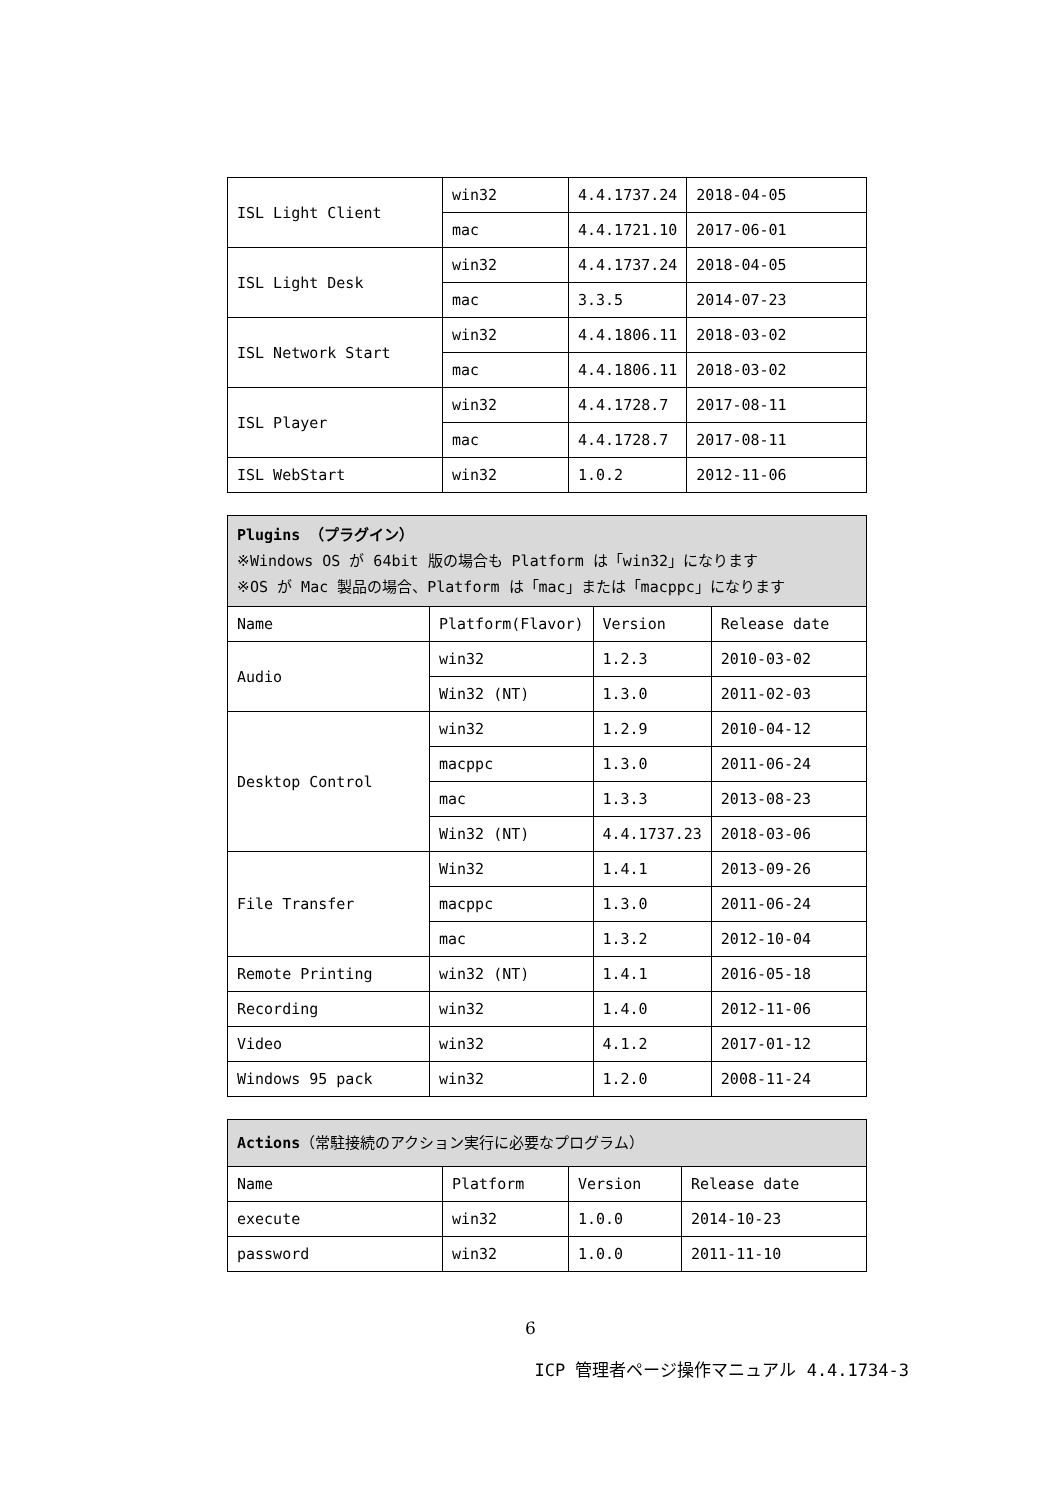| ISL Light Client | win32 | 4.4.1737.24 | 2018-04-05 |
| | mac | 4.4.1721.10 | 2017-06-01 |
| ISL Light Desk | win32 | 4.4.1737.24 | 2018-04-05 |
| | mac | 3.3.5 | 2014-07-23 |
| ISL Network Start | win32 | 4.4.1806.11 | 2018-03-02 |
| | mac | 4.4.1806.11 | 2018-03-02 |
| ISL Player | win32 | 4.4.1728.7 | 2017-08-11 |
| | mac | 4.4.1728.7 | 2017-08-11 |
| ISL WebStart | win32 | 1.0.2 | 2012-11-06 |
| Plugins （プラグイン） ※Windows OS が 64bit 版の場合も Platform は「win32」になります ※OS が Mac 製品の場合、Platform は「mac」または「macppc」になります | | | |
| Name | Platform(Flavor) | Version | Release date |
| Audio | win32 | 1.2.3 | 2010-03-02 |
| | Win32 (NT) | 1.3.0 | 2011-02-03 |
| Desktop Control | win32 | 1.2.9 | 2010-04-12 |
| | macppc | 1.3.0 | 2011-06-24 |
| | mac | 1.3.3 | 2013-08-23 |
| | Win32 (NT) | 4.4.1737.23 | 2018-03-06 |
| File Transfer | Win32 | 1.4.1 | 2013-09-26 |
| | macppc | 1.3.0 | 2011-06-24 |
| | mac | 1.3.2 | 2012-10-04 |
| Remote Printing | win32 (NT) | 1.4.1 | 2016-05-18 |
| Recording | win32 | 1.4.0 | 2012-11-06 |
| Video | win32 | 4.1.2 | 2017-01-12 |
| Windows 95 pack | win32 | 1.2.0 | 2008-11-24 |
| Actions （常駐接続のアクション実行に必要なプログラム） | | | |
| Name | Platform | Version | Release date |
| execute | win32 | 1.0.0 | 2014-10-23 |
| password | win32 | 1.0.0 | 2011-11-10 |
6
ICP 管理者ページ操作マニュアル 4.4.1734-3